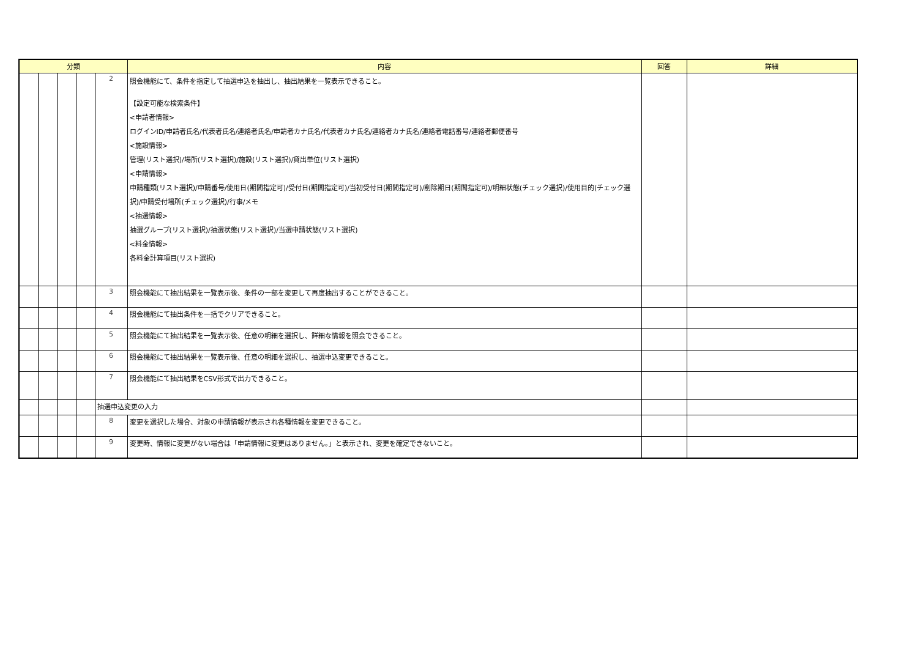| 分類 | | | | | 内容 | 回答 | 詳細 |
| --- | --- | --- | --- | --- | --- | --- | --- |
| | | | | 2 | 照会機能にて、条件を指定して抽選申込を抽出し、抽出結果を一覧表示できること。 【設定可能な検索条件】 <申請者情報> ログインID/申請者氏名/代表者氏名/連絡者氏名/申請者カナ氏名/代表者カナ氏名/連絡者カナ氏名/連絡者電話番号/連絡者郵便番号 <施設情報> 管理(リスト選択)/場所(リスト選択)/施設(リスト選択)/貸出単位(リスト選択) <申請情報> 申請種類(リスト選択)/申請番号/使用日(期間指定可)/受付日(期間指定可)/当初受付日(期間指定可)/削除期日(期間指定可)/明細状態(チェック選択)/使用目的(チェック選択)/申請受付場所(チェック選択)/行事/メモ <抽選情報> 抽選グループ(リスト選択)/抽選状態(リスト選択)/当選申請状態(リスト選択) <料金情報> 各料金計算項目(リスト選択) | | |
| | | | | 3 | 照会機能にて抽出結果を一覧表示後、条件の一部を変更して再度抽出することができること。 | | |
| | | | | 4 | 照会機能にて抽出条件を一括でクリアできること。 | | |
| | | | | 5 | 照会機能にて抽出結果を一覧表示後、任意の明細を選択し、詳細な情報を照会できること。 | | |
| | | | | 6 | 照会機能にて抽出結果を一覧表示後、任意の明細を選択し、抽選申込変更できること。 | | |
| | | | | 7 | 照会機能にて抽出結果をCSV形式で出力できること。 | | |
| | | | | 抽選申込変更の入力 | | | |
| | | | | 8 | 変更を選択した場合、対象の申請情報が表示され各種情報を変更できること。 | | |
| | | | | 9 | 変更時、情報に変更がない場合は「申請情報に変更はありません。」と表示され、変更を確定できないこと。 | | |